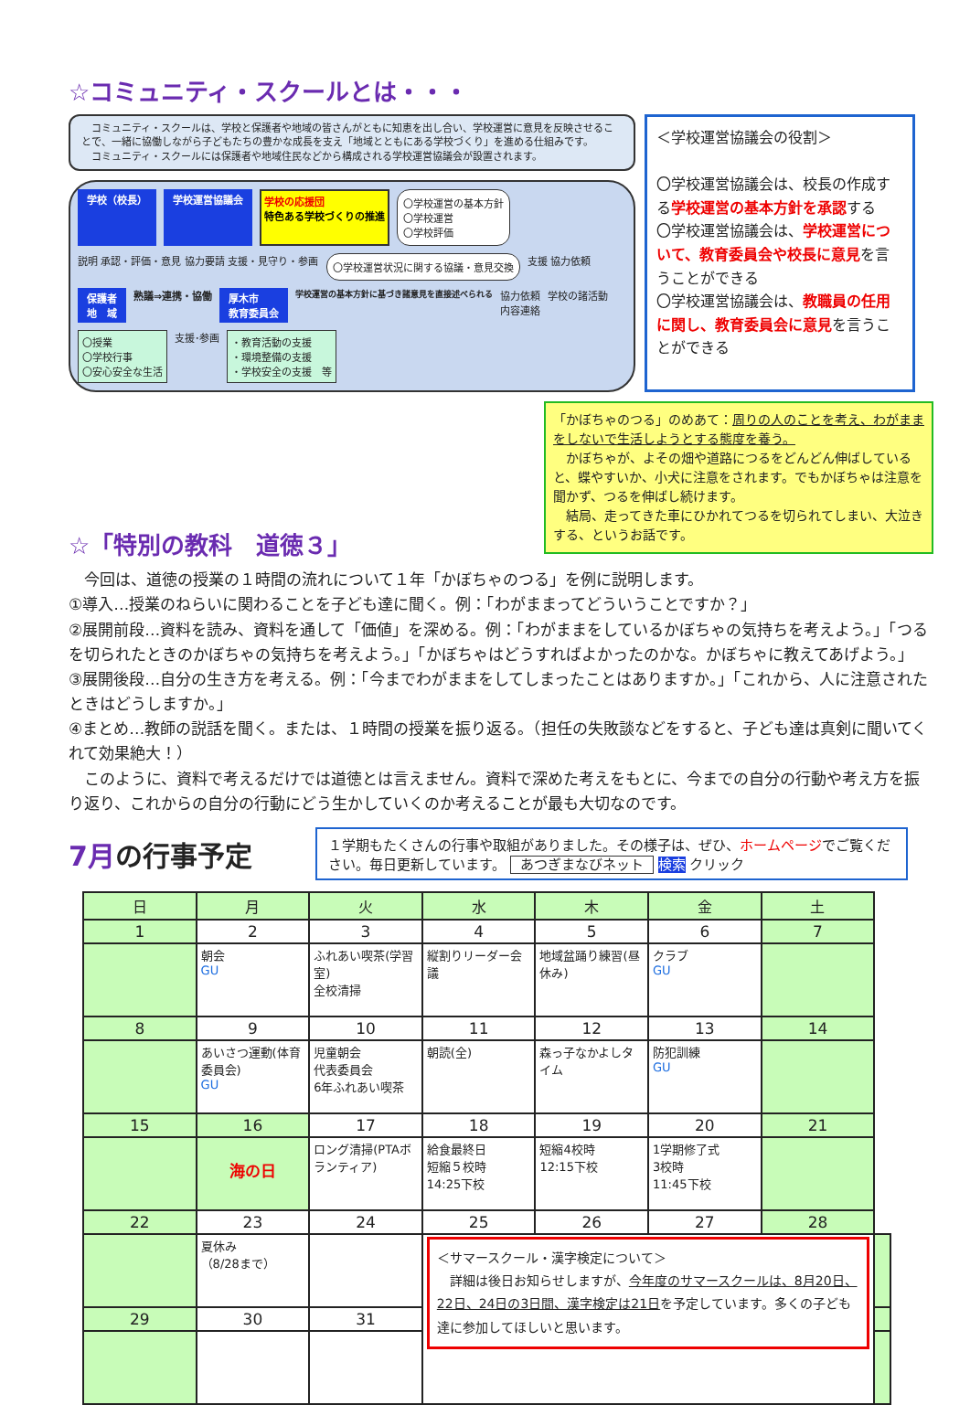☆コミュニティ・スクールとは・・・
　コミュニティ・スクールは、学校と保護者や地域の皆さんがともに知恵を出し合い、学校運営に意見を反映させることで、一緒に協働しながら子どもたちの豊かな成長を支え「地域とともにある学校づくり」を進める仕組みです。
　コミュニティ・スクールには保護者や地域住民などから構成される学校運営協議会が設置されます。
学校（校長） 学校運営協議会 学校の応援団
特色ある学校づくりの推進
〇学校運営の基本方針
〇学校運営
〇学校評価
説明 承認・評価・意見 協力要請 支援・見守り・参画
〇学校運営状況に関する協議・意見交換
支援 協力依頼
保護者
地　域
熟議⇒連携・協働
厚木市
教育委員会
学校運営の基本方針に基づき諸意見を直接述べられる
協力依頼
内容連絡
学校の諸活動
〇授業
〇学校行事
〇安心安全な生活
支援･参画
・教育活動の支援
・環境整備の支援
・学校安全の支援　等
＜学校運営協議会の役割＞
〇学校運営協議会は、校長の作成する学校運営の基本方針を承認する
〇学校運営協議会は、学校運営について、教育委員会や校長に意見を言うことができる
〇学校運営協議会は、教職員の任用に関し、教育委員会に意見を言うことができる
「かぼちゃのつる」のめあて：周りの人のことを考え、わがままをしないで生活しようとする態度を養う。
　かぼちゃが、よその畑や道路につるをどんどん伸ばしていると、蝶やすいか、小犬に注意をされます。でもかぼちゃは注意を聞かず、つるを伸ばし続けます。
　結局、走ってきた車にひかれてつるを切られてしまい、大泣きする、というお話です。
☆「特別の教科　道徳３」
　今回は、道徳の授業の１時間の流れについて１年「かぼちゃのつる」を例に説明します。
①導入…授業のねらいに関わることを子ども達に聞く。例：「わがままってどういうことですか？」
②展開前段…資料を読み、資料を通して「価値」を深める。例：「わがままをしているかぼちゃの気持ちを考えよう。」「つるを切られたときのかぼちゃの気持ちを考えよう。」「かぼちゃはどうすればよかったのかな。かぼちゃに教えてあげよう。」
③展開後段…自分の生き方を考える。例：「今までわがままをしてしまったことはありますか。」「これから、人に注意されたときはどうしますか。」
④まとめ…教師の説話を聞く。または、１時間の授業を振り返る。（担任の失敗談などをすると、子ども達は真剣に聞いてくれて効果絶大！）
　このように、資料で考えるだけでは道徳とは言えません。資料で深めた考えをもとに、今までの自分の行動や考え方を振り返り、これからの自分の行動にどう生かしていくのか考えることが最も大切なのです。
7月の行事予定
１学期もたくさんの行事や取組がありました。その様子は、ぜひ、ホームページでご覧ください。毎日更新しています。 あつぎまなびネット 検索 クリック
| 日 | 月 | 火 | 水 | 木 | 金 | 土 | |
| --- | --- | --- | --- | --- | --- | --- | --- |
| 1 | 2 | 3 | 4 | 5 | 6 | 7 | |
| | 朝会 GU | ふれあい喫茶(学習室) 全校清掃 | 縦割りリーダー会議 | 地域盆踊り練習(昼休み) | クラブ GU | | |
| 8 | 9 | 10 | 11 | 12 | 13 | 14 | |
| | あいさつ運動(体育委員会) GU | 児童朝会 代表委員会 6年ふれあい喫茶 | 朝読(全) | 森っ子なかよしタイム | 防犯訓練 GU | | |
| 15 | 16 | 17 | 18 | 19 | 20 | 21 | |
| | 海の日 | ロング清掃(PTAボランティア) | 給食最終日 短縮５校時 14:25下校 | 短縮4校時 12:15下校 | 1学期修了式 3校時 11:45下校 | | |
| 22 | 23 | 24 | 25 | 26 | 27 | 28 | |
| | 夏休み （8/28まで） | | ＜サマースクール・漢字検定について＞ 詳細は後日お知らせしますが、 今年度のサマースクールは、8月20日、22日、24日の3日間、漢字検定は21日 を予定しています。多くの子ども達に参加してほしいと思います。 | | | | |
| 29 | 30 | 31 | | | | | |